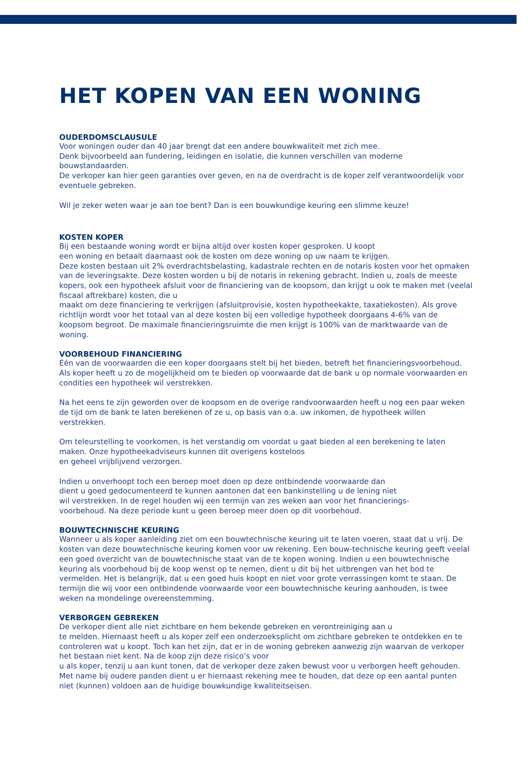HET KOPEN VAN EEN WONING
OUDERDOMSCLAUSULE
Voor woningen ouder dan 40 jaar brengt dat een andere bouwkwaliteit met zich mee.
Denk bijvoorbeeld aan fundering, leidingen en isolatie, die kunnen verschillen van moderne bouwstandaarden.
De verkoper kan hier geen garanties over geven, en na de overdracht is de koper zelf verantwoordelijk voor eventuele gebreken.
Wil je zeker weten waar je aan toe bent? Dan is een bouwkundige keuring een slimme keuze!
KOSTEN KOPER
Bij een bestaande woning wordt er bijna altijd over kosten koper gesproken. U koopt
een woning en betaalt daarnaast ook de kosten om deze woning op uw naam te krijgen.
Deze kosten bestaan uit 2% overdrachtsbelasting, kadastrale rechten en de notaris kosten voor het opmaken van de leveringsakte. Deze kosten worden u bij de notaris in rekening gebracht. Indien u, zoals de meeste kopers, ook een hypotheek afsluit voor de financiering van de koopsom, dan krijgt u ook te maken met (veelal fiscaal aftrekbare) kosten, die u
maakt om deze financiering te verkrijgen (afsluitprovisie, kosten hypotheekakte, taxatiekosten). Als grove richtlijn wordt voor het totaal van al deze kosten bij een volledige hypotheek doorgaans 4-6% van de koopsom begroot. De maximale financieringsruimte die men krijgt is 100% van de marktwaarde van de woning.
VOORBEHOUD FINANCIERING
Één van de voorwaarden die een koper doorgaans stelt bij het bieden, betreft het financieringsvoorbehoud. Als koper heeft u zo de mogelijkheid om te bieden op voorwaarde dat de bank u op normale voorwaarden en condities een hypotheek wil verstrekken.
Na het eens te zijn geworden over de koopsom en de overige randvoorwaarden heeft u nog een paar weken de tijd om de bank te laten berekenen of ze u, op basis van o.a. uw inkomen, de hypotheek willen verstrekken.
Om teleurstelling te voorkomen, is het verstandig om voordat u gaat bieden al een berekening te laten maken. Onze hypotheekadviseurs kunnen dit overigens kosteloos
en geheel vrijblijvend verzorgen.
Indien u onverhoopt toch een beroep moet doen op deze ontbindende voorwaarde dan
dient u goed gedocumenteerd te kunnen aantonen dat een bankinstelling u de lening niet
wil verstrekken. In de regel houden wij een termijn van zes weken aan voor het financierings-
voorbehoud. Na deze periode kunt u geen beroep meer doen op dit voorbehoud.
BOUWTECHNISCHE KEURING
Wanneer u als koper aanleiding ziet om een bouwtechnische keuring uit te laten voeren, staat dat u vrij. De kosten van deze bouwtechnische keuring komen voor uw rekening. Een bouw-technische keuring geeft veelal een goed overzicht van de bouwtechnische staat van de te kopen woning. Indien u een bouwtechnische keuring als voorbehoud bij de koop wenst op te nemen, dient u dit bij het uitbrengen van het bod te vermelden. Het is belangrijk, dat u een goed huis koopt en niet voor grote verrassingen komt te staan. De termijn die wij voor een ontbindende voorwaarde voor een bouwtechnische keuring aanhouden, is twee weken na mondelinge overeenstemming.
VERBORGEN GEBREKEN
De verkoper dient alle niet zichtbare en hem bekende gebreken en verontreiniging aan u
te melden. Hiernaast heeft u als koper zelf een onderzoeksplicht om zichtbare gebreken te ontdekken en te controleren wat u koopt. Toch kan het zijn, dat er in de woning gebreken aanwezig zijn waarvan de verkoper het bestaan niet kent. Na de koop zijn deze risico’s voor
u als koper, tenzij u aan kunt tonen, dat de verkoper deze zaken bewust voor u verborgen heeft gehouden. Met name bij oudere panden dient u er hiernaast rekening mee te houden, dat deze op een aantal punten niet (kunnen) voldoen aan de huidige bouwkundige kwaliteitseisen.